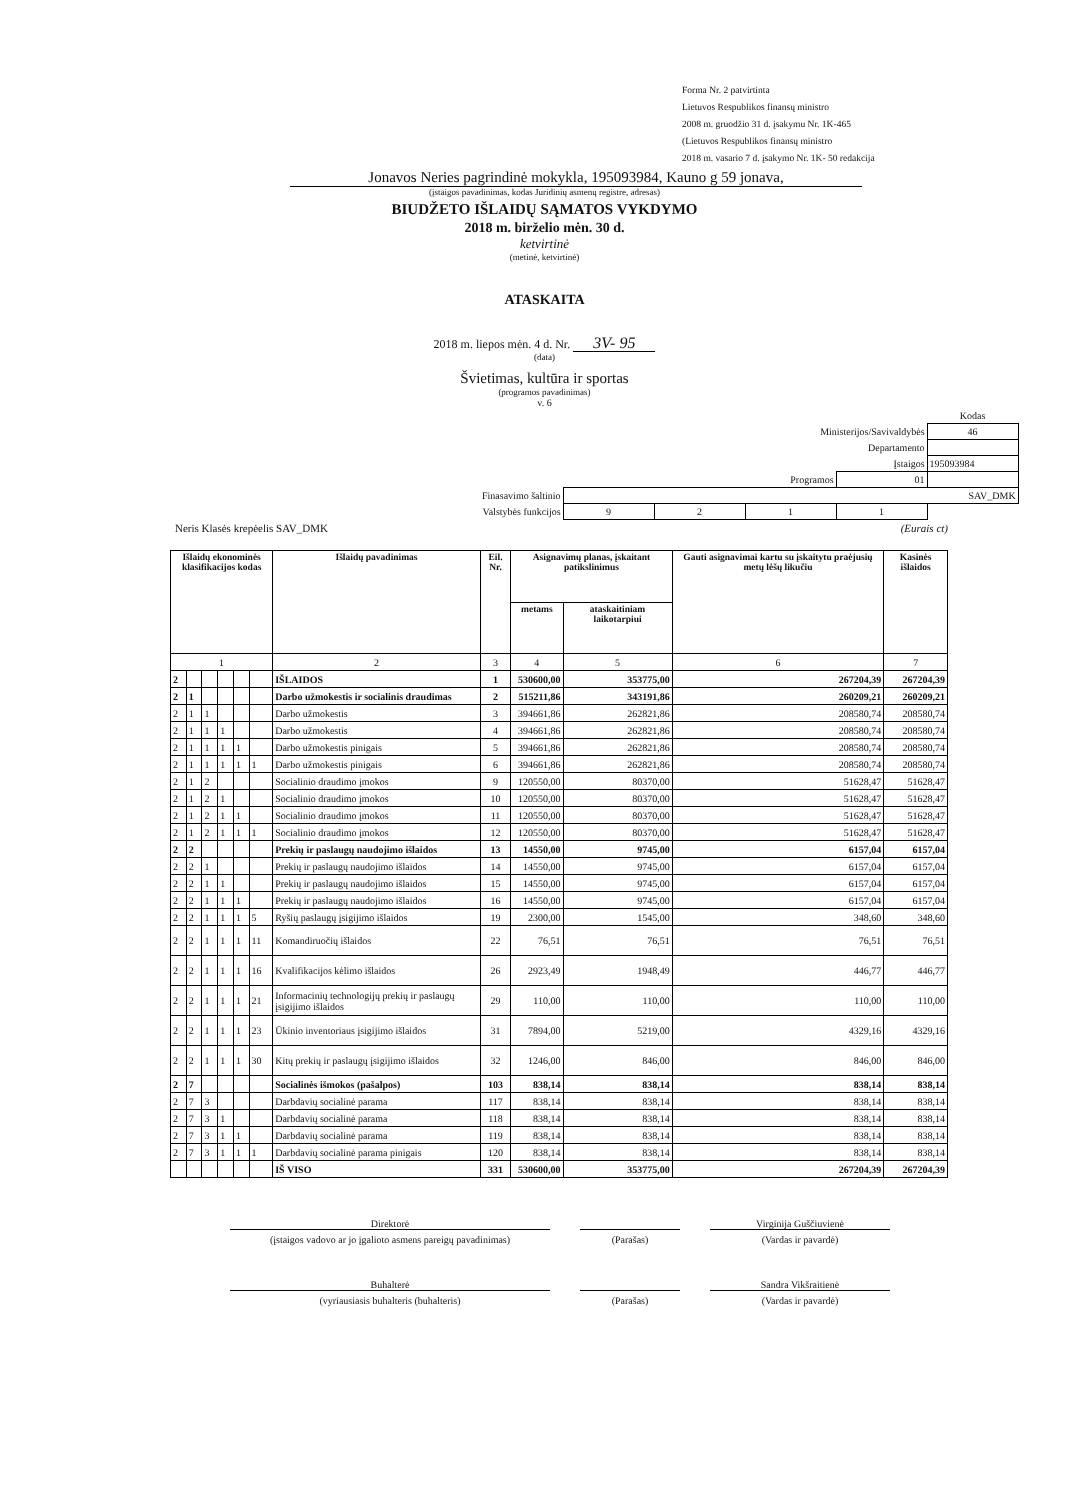Forma Nr. 2 patvirtinta
Lietuvos Respublikos finansų ministro
2008 m. gruodžio 31 d. įsakymu Nr. 1K-465
(Lietuvos Respublikos finansų ministro
2018 m. vasario 7 d. įsakymo Nr. 1K- 50 redakcija
Jonavos Neries pagrindinė mokykla, 195093984, Kauno g 59 jonava,
(įstaigos pavadinimas, kodas Juridinių asmenų registre, adresas)
BIUDŽETO IŠLAIDŲ SĄMATOS VYKDYMO
2018 m. birželio mėn. 30 d.
ketvirtinė
(metinė, ketvirtinė)
ATASKAITA
2018 m. liepos mėn. 4 d. Nr. 3V- 95
(data)
Švietimas, kultūra ir sportas
(programos pavadinimas)
v. 6
| | | | | | Kodas |
| Ministerijos/Savivaldybės | | | | | 46 |
| Departamento | | | | | |
| Įstaigos | | | | | 195093984 |
| Programos | | | | 01 | |
| Finasavimo šaltinio | SAV_DMK | | | | |
| Valstybės funkcijos | 9 | 2 | 1 | 1 | |
Neris Klasės krepėelis SAV_DMK (Eurais ct)
| Išlaidų ekonominės klasifikacijos kodas | | | | | | Išlaidų pavadinimas | Eil. Nr. | Asignavimų planas, įskaitant patikslinimus | | Gauti asignavimai kartu su įskaitytu praėjusių metų lėšų likučiu | Kasinės išlaidos |
| --- | --- | --- | --- | --- | --- | --- | --- | --- | --- | --- | --- |
| | | | | | | | | metams | ataskaitiniam laikotarpiui | | |
| 1 | | | | | | 2 | 3 | 4 | 5 | 6 | 7 |
| 2 | | | | | | IŠLAIDOS | 1 | 530600,00 | 353775,00 | 267204,39 | 267204,39 |
| 2 | 1 | | | | | Darbo užmokestis ir socialinis draudimas | 2 | 515211,86 | 343191,86 | 260209,21 | 260209,21 |
| 2 | 1 | 1 | | | | Darbo užmokestis | 3 | 394661,86 | 262821,86 | 208580,74 | 208580,74 |
| 2 | 1 | 1 | 1 | | | Darbo užmokestis | 4 | 394661,86 | 262821,86 | 208580,74 | 208580,74 |
| 2 | 1 | 1 | 1 | 1 | | Darbo užmokestis pinigais | 5 | 394661,86 | 262821,86 | 208580,74 | 208580,74 |
| 2 | 1 | 1 | 1 | 1 | 1 | Darbo užmokestis pinigais | 6 | 394661,86 | 262821,86 | 208580,74 | 208580,74 |
| 2 | 1 | 2 | | | | Socialinio draudimo įmokos | 9 | 120550,00 | 80370,00 | 51628,47 | 51628,47 |
| 2 | 1 | 2 | 1 | | | Socialinio draudimo įmokos | 10 | 120550,00 | 80370,00 | 51628,47 | 51628,47 |
| 2 | 1 | 2 | 1 | 1 | | Socialinio draudimo įmokos | 11 | 120550,00 | 80370,00 | 51628,47 | 51628,47 |
| 2 | 1 | 2 | 1 | 1 | 1 | Socialinio draudimo įmokos | 12 | 120550,00 | 80370,00 | 51628,47 | 51628,47 |
| 2 | 2 | | | | | Prekių ir paslaugų naudojimo išlaidos | 13 | 14550,00 | 9745,00 | 6157,04 | 6157,04 |
| 2 | 2 | 1 | | | | Prekių ir paslaugų naudojimo išlaidos | 14 | 14550,00 | 9745,00 | 6157,04 | 6157,04 |
| 2 | 2 | 1 | 1 | | | Prekių ir paslaugų naudojimo išlaidos | 15 | 14550,00 | 9745,00 | 6157,04 | 6157,04 |
| 2 | 2 | 1 | 1 | 1 | | Prekių ir paslaugų naudojimo išlaidos | 16 | 14550,00 | 9745,00 | 6157,04 | 6157,04 |
| 2 | 2 | 1 | 1 | 1 | 5 | Ryšių paslaugų įsigijimo išlaidos | 19 | 2300,00 | 1545,00 | 348,60 | 348,60 |
| 2 | 2 | 1 | 1 | 1 | 11 | Komandiruočių išlaidos | 22 | 76,51 | 76,51 | 76,51 | 76,51 |
| 2 | 2 | 1 | 1 | 1 | 16 | Kvalifikacijos kėlimo išlaidos | 26 | 2923,49 | 1948,49 | 446,77 | 446,77 |
| 2 | 2 | 1 | 1 | 1 | 21 | Informacinių technologijų prekių ir paslaugų įsigijimo išlaidos | 29 | 110,00 | 110,00 | 110,00 | 110,00 |
| 2 | 2 | 1 | 1 | 1 | 23 | Ūkinio inventoriaus įsigijimo išlaidos | 31 | 7894,00 | 5219,00 | 4329,16 | 4329,16 |
| 2 | 2 | 1 | 1 | 1 | 30 | Kitų prekių ir paslaugų įsigijimo išlaidos | 32 | 1246,00 | 846,00 | 846,00 | 846,00 |
| 2 | 7 | | | | | Socialinės išmokos (pašalpos) | 103 | 838,14 | 838,14 | 838,14 | 838,14 |
| 2 | 7 | 3 | | | | Darbdavių socialinė parama | 117 | 838,14 | 838,14 | 838,14 | 838,14 |
| 2 | 7 | 3 | 1 | | | Darbdavių socialinė parama | 118 | 838,14 | 838,14 | 838,14 | 838,14 |
| 2 | 7 | 3 | 1 | 1 | | Darbdavių socialinė parama | 119 | 838,14 | 838,14 | 838,14 | 838,14 |
| 2 | 7 | 3 | 1 | 1 | 1 | Darbdavių socialinė parama pinigais | 120 | 838,14 | 838,14 | 838,14 | 838,14 |
| | | | | | | IŠ VISO | 331 | 530600,00 | 353775,00 | 267204,39 | 267204,39 |
Direktorė
Virginija Guščiuvienė
(įstaigos vadovo ar jo įgalioto asmens pareigų pavadinimas)
(Parašas)
(Vardas ir pavardė)
Buhalterė
Sandra Vikšraitienė
(vyriausiasis buhalteris (buhalteris)
(Parašas)
(Vardas ir pavardė)